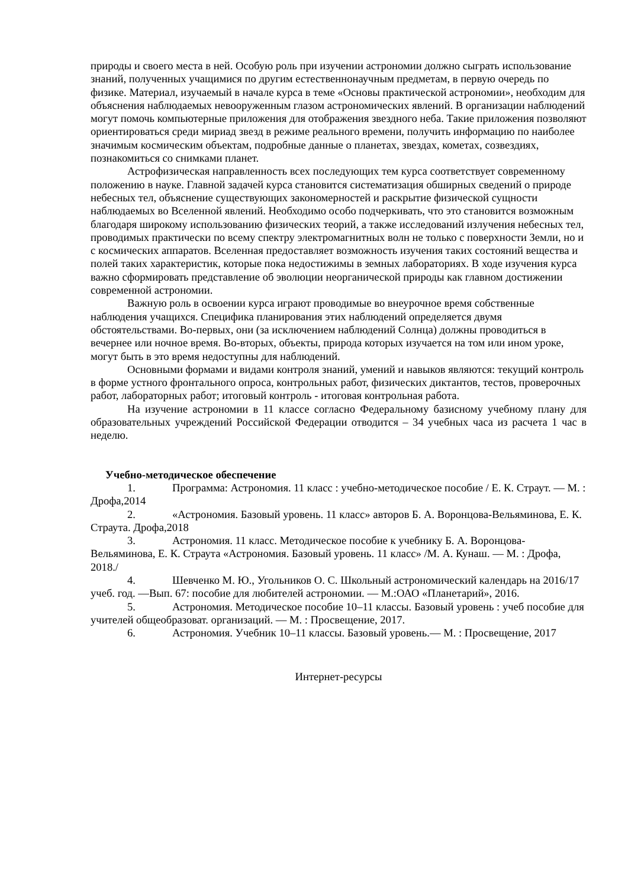природы и своего места в ней. Особую роль при изучении астрономии должно сыграть использование знаний, полученных учащимися по другим естественнонаучным предметам, в первую очередь по физике. Материал, изучаемый в начале курса в теме «Основы практической астрономии», необходим для объяснения наблюдаемых невооруженным глазом астрономических явлений. В организации наблюдений могут помочь компьютерные приложения для отображения звездного неба. Такие приложения позволяют ориентироваться среди мириад звезд в режиме реального времени, получить информацию по наиболее значимым космическим объектам, подробные данные о планетах, звездах, кометах, созвездиях, познакомиться со снимками планет.
Астрофизическая направленность всех последующих тем курса соответствует современному положению в науке. Главной задачей курса становится систематизация обширных сведений о природе небесных тел, объяснение существующих закономерностей и раскрытие физической сущности наблюдаемых во Вселенной явлений. Необходимо особо подчеркивать, что это становится возможным благодаря широкому использованию физических теорий, а также исследований излучения небесных тел, проводимых практически по всему спектру электромагнитных волн не только с поверхности Земли, но и с космических аппаратов. Вселенная предоставляет возможность изучения таких состояний вещества и полей таких характеристик, которые пока недостижимы в земных лабораториях. В ходе изучения курса важно сформировать представление об эволюции неорганической природы как главном достижении современной астрономии.
Важную роль в освоении курса играют проводимые во внеурочное время собственные наблюдения учащихся. Специфика планирования этих наблюдений определяется двумя обстоятельствами. Во-первых, они (за исключением наблюдений Солнца) должны проводиться в вечернее или ночное время. Во-вторых, объекты, природа которых изучается на том или ином уроке, могут быть в это время недоступны для наблюдений.
Основными формами и видами контроля знаний, умений и навыков являются: текущий контроль в форме устного фронтального опроса, контрольных работ, физических диктантов, тестов, проверочных работ, лабораторных работ; итоговый контроль - итоговая контрольная работа.
На изучение астрономии в 11 классе согласно Федеральному базисному учебному плану для образовательных учреждений Российской Федерации отводится – 34 учебных часа из расчета 1 час в неделю.
Учебно-методическое обеспечение
1. Программа: Астрономия. 11 класс : учебно-методическое пособие / Е. К. Страут. — М. : Дрофа,2014
2. «Астрономия. Базовый уровень. 11 класс» авторов Б. А. Воронцова-Вельяминова, Е. К. Страута. Дрофа,2018
3. Астрономия. 11 класс. Методическое пособие к учебнику Б. А. Воронцова-Вельяминова, Е. К. Страута «Астрономия. Базовый уровень. 11 класс» /М. А. Кунаш. — М. : Дрофа, 2018./
4. Шевченко М. Ю., Угольников О. С. Школьный астрономический календарь на 2016/17 учеб. год. —Вып. 67: пособие для любителей астрономии. — М.:ОАО «Планетарий», 2016.
5. Астрономия. Методическое пособие 10–11 классы. Базовый уровень : учеб пособие для учителей общеобразоват. организаций. — М. : Просвещение, 2017.
6. Астрономия. Учебник 10–11 классы. Базовый уровень.— М. : Просвещение, 2017
Интернет-ресурсы